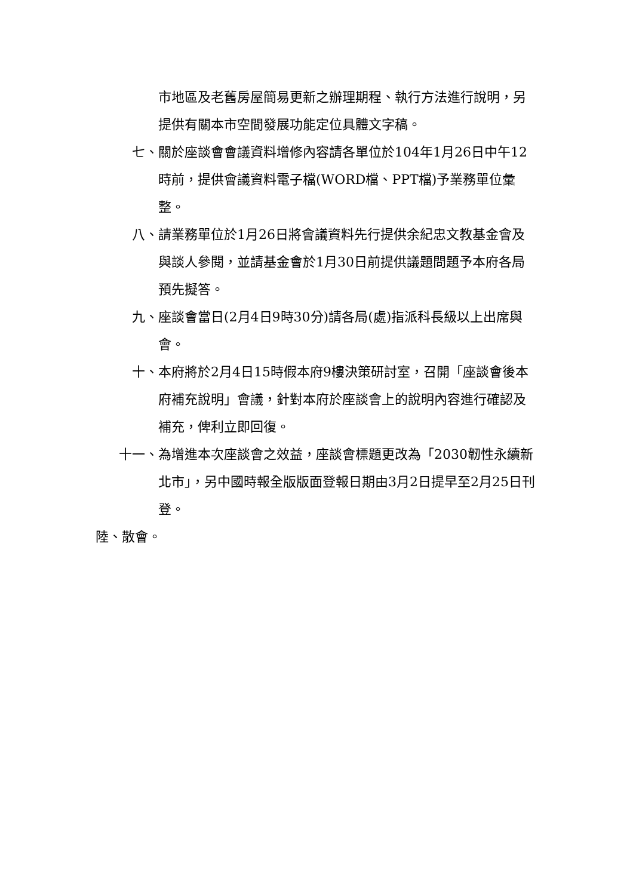市地區及老舊房屋簡易更新之辦理期程、執行方法進行說明，另提供有關本市空間發展功能定位具體文字稿。
七、 關於座談會會議資料增修內容請各單位於104年1月26日中午12時前，提供會議資料電子檔(WORD檔、PPT檔)予業務單位彙整。
八、 請業務單位於1月26日將會議資料先行提供余紀忠文教基金會及與談人參閱，並請基金會於1月30日前提供議題問題予本府各局預先擬答。
九、 座談會當日(2月4日9時30分)請各局(處)指派科長級以上出席與會。
十、 本府將於2月4日15時假本府9樓決策研討室，召開「座談會後本府補充說明」會議，針對本府於座談會上的說明內容進行確認及補充，俾利立即回復。
十一、 為增進本次座談會之效益，座談會標題更改為「2030韌性永續新北市」，另中國時報全版版面登報日期由3月2日提早至2月25日刊登。
陸、散會。